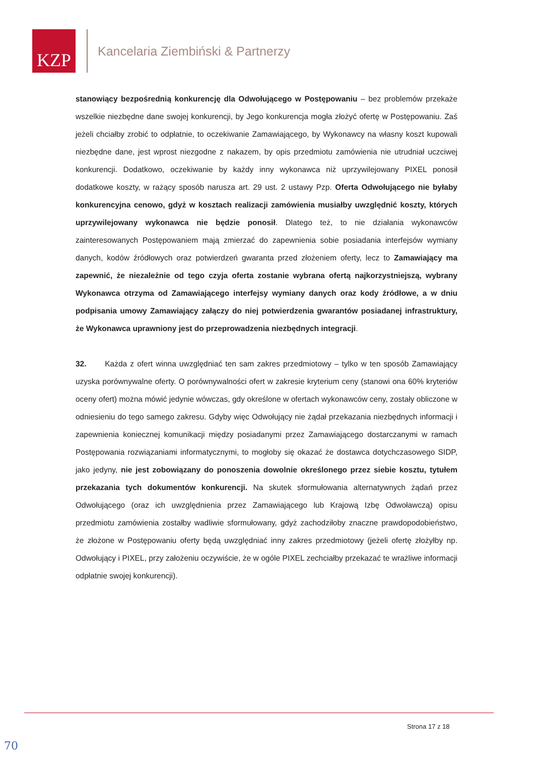KZP
Kancelaria Ziembiński & Partnerzy
stanowiący bezpośrednią konkurencję dla Odwołującego w Postępowaniu – bez problemów przekaże wszelkie niezbędne dane swojej konkurencji, by Jego konkurencja mogła złożyć ofertę w Postępowaniu. Zaś jeżeli chciałby zrobić to odpłatnie, to oczekiwanie Zamawiającego, by Wykonawcy na własny koszt kupowali niezbędne dane, jest wprost niezgodne z nakazem, by opis przedmiotu zamówienia nie utrudniał uczciwej konkurencji. Dodatkowo, oczekiwanie by każdy inny wykonawca niż uprzywilejowany PIXEL ponosił dodatkowe koszty, w rażący sposób narusza art. 29 ust. 2 ustawy Pzp. Oferta Odwołującego nie byłaby konkurencyjna cenowo, gdyż w kosztach realizacji zamówienia musiałby uwzględnić koszty, których uprzywilejowany wykonawca nie będzie ponosił. Dlatego też, to nie działania wykonawców zainteresowanych Postępowaniem mają zmierzać do zapewnienia sobie posiadania interfejsów wymiany danych, kodów źródłowych oraz potwierdzeń gwaranta przed złożeniem oferty, lecz to Zamawiający ma zapewnić, że niezależnie od tego czyja oferta zostanie wybrana ofertą najkorzystniejszą, wybrany Wykonawca otrzyma od Zamawiającego interfejsy wymiany danych oraz kody źródłowe, a w dniu podpisania umowy Zamawiający załączy do niej potwierdzenia gwarantów posiadanej infrastruktury, że Wykonawca uprawniony jest do przeprowadzenia niezbędnych integracji.
32. Każda z ofert winna uwzględniać ten sam zakres przedmiotowy – tylko w ten sposób Zamawiający uzyska porównywalne oferty. O porównywalności ofert w zakresie kryterium ceny (stanowi ona 60% kryteriów oceny ofert) można mówić jedynie wówczas, gdy określone w ofertach wykonawców ceny, zostały obliczone w odniesieniu do tego samego zakresu. Gdyby więc Odwołujący nie żądał przekazania niezbędnych informacji i zapewnienia koniecznej komunikacji między posiadanymi przez Zamawiającego dostarczanymi w ramach Postępowania rozwiązaniami informatycznymi, to mogłoby się okazać że dostawca dotychczasowego SIDP, jako jedyny, nie jest zobowiązany do ponoszenia dowolnie określonego przez siebie kosztu, tytułem przekazania tych dokumentów konkurencji. Na skutek sformułowania alternatywnych żądań przez Odwołującego (oraz ich uwzględnienia przez Zamawiającego lub Krajową Izbę Odwoławczą) opisu przedmiotu zamówienia zostałby wadliwie sformułowany, gdyż zachodziłoby znaczne prawdopodobieństwo, że złożone w Postępowaniu oferty będą uwzględniać inny zakres przedmiotowy (jeżeli ofertę złożyłby np. Odwołujący i PIXEL, przy założeniu oczywiście, że w ogóle PIXEL zechciałby przekazać te wrażliwe informacji odpłatnie swojej konkurencji).
Strona 17 z 18
70